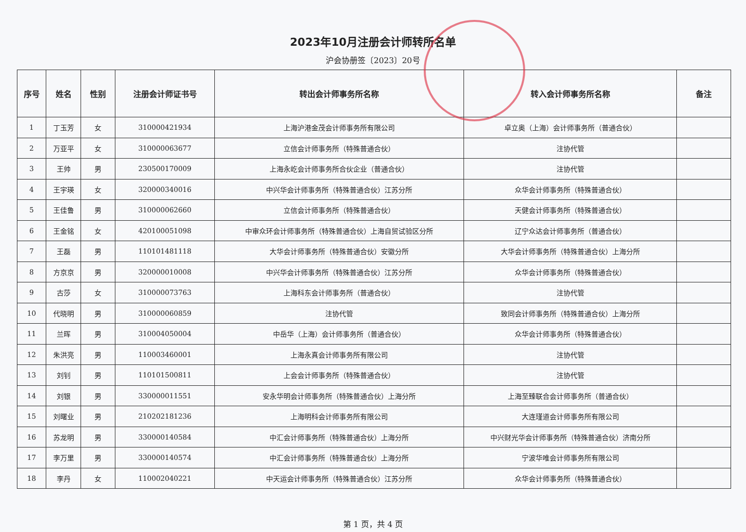2023年10月注册会计师转所名单
沪会协册签〔2023〕20号
| 序号 | 姓名 | 性别 | 注册会计师证书号 | 转出会计师事务所名称 | 转入会计师事务所名称 | 备注 |
| --- | --- | --- | --- | --- | --- | --- |
| 1 | 丁玉芳 | 女 | 310000421934 | 上海沪港金茂会计师事务所有限公司 | 卓立奥（上海）会计师事务所（普通合伙） | |
| 2 | 万亚平 | 女 | 310000063677 | 立信会计师事务所（特殊普通合伙） | 注协代管 | |
| 3 | 王帅 | 男 | 230500170009 | 上海永屹会计师事务所合伙企业（普通合伙） | 注协代管 | |
| 4 | 王宇瑛 | 女 | 320000340016 | 中兴华会计师事务所（特殊普通合伙）江苏分所 | 众华会计师事务所（特殊普通合伙） | |
| 5 | 王佳鲁 | 男 | 310000062660 | 立信会计师事务所（特殊普通合伙） | 天健会计师事务所（特殊普通合伙） | |
| 6 | 王金铭 | 女 | 420100051098 | 中审众环会计师事务所（特殊普通合伙）上海自贸试验区分所 | 辽宁众达会计师事务所（普通合伙） | |
| 7 | 王磊 | 男 | 110101481118 | 大华会计师事务所（特殊普通合伙）安徽分所 | 大华会计师事务所（特殊普通合伙）上海分所 | |
| 8 | 方京京 | 男 | 320000010008 | 中兴华会计师事务所（特殊普通合伙）江苏分所 | 众华会计师事务所（特殊普通合伙） | |
| 9 | 古莎 | 女 | 310000073763 | 上海科东会计师事务所（普通合伙） | 注协代管 | |
| 10 | 代晓明 | 男 | 310000060859 | 注协代管 | 致同会计师事务所（特殊普通合伙）上海分所 | |
| 11 | 兰晖 | 男 | 310004050004 | 中岳华（上海）会计师事务所（普通合伙） | 众华会计师事务所（特殊普通合伙） | |
| 12 | 朱洪亮 | 男 | 110003460001 | 上海永真会计师事务所有限公司 | 注协代管 | |
| 13 | 刘钊 | 男 | 110101500811 | 上会会计师事务所（特殊普通合伙） | 注协代管 | |
| 14 | 刘银 | 男 | 330000011551 | 安永华明会计师事务所（特殊普通合伙）上海分所 | 上海至臻联合会计师事务所（普通合伙） | |
| 15 | 刘曙业 | 男 | 210202181236 | 上海明科会计师事务所有限公司 | 大连瑾道会计师事务所有限公司 | |
| 16 | 苏龙明 | 男 | 330000140584 | 中汇会计师事务所（特殊普通合伙）上海分所 | 中兴财光华会计师事务所（特殊普通合伙）济南分所 | |
| 17 | 李万里 | 男 | 330000140574 | 中汇会计师事务所（特殊普通合伙）上海分所 | 宁波华唯会计师事务所有限公司 | |
| 18 | 李丹 | 女 | 110002040221 | 中天运会计师事务所（特殊普通合伙）江苏分所 | 众华会计师事务所（特殊普通合伙） | |
第 1 页，共 4 页